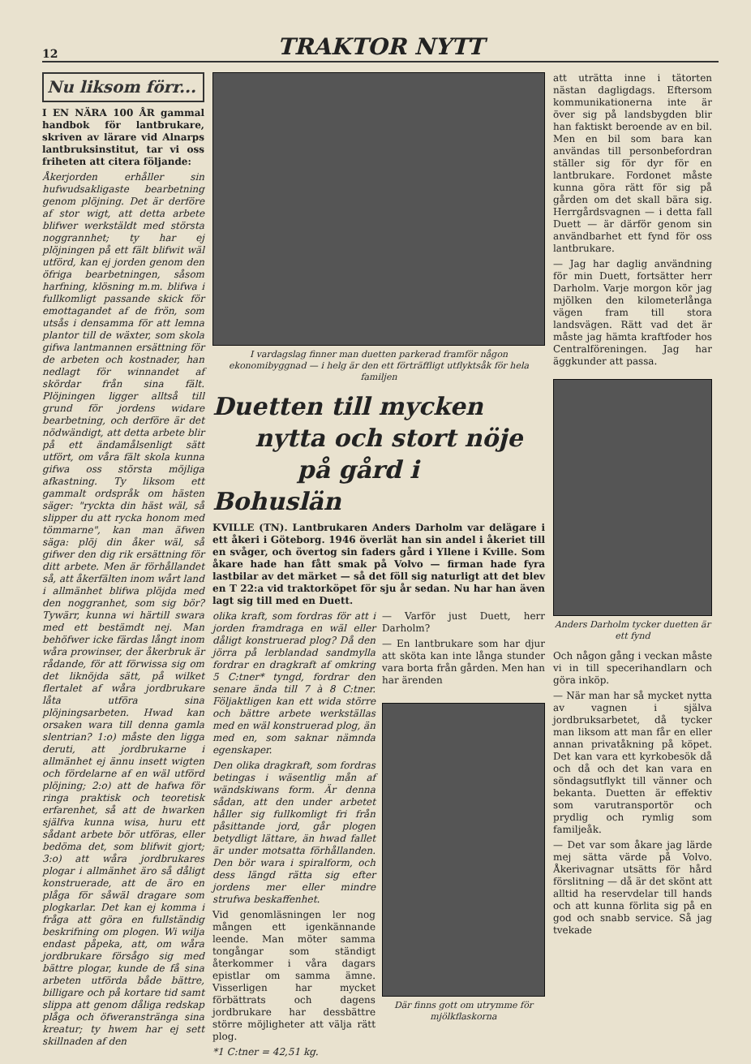12 TRAKTOR NYTT
Nu liksom förr...
I EN NÄRA 100 ÅR gammal handbok för lantbrukare, skriven av lärare vid Alnarps lantbruksinstitut, tar vi oss friheten att citera följande:
Åkerjorden erhåller sin hufwudsakligaste bearbetning genom plöjning. Det är derföre af stor wigt, att detta arbete blifwer werkstäldt med största noggrannhet; ty har ej plöjningen på ett fält blifwit wäl utförd, kan ej jorden genom den öfriga bearbetningen, såsom harfning, klösning m.m. blifwa i fullkomligt passande skick för emottagandet af de frön, som utsås i densamma för att lemna plantor till de wäxter, som skola gifwa lantmannen ersättning för de arbeten och kostnader, han nedlagt för winnandet af skördar från sina fält. Plöjningen ligger alltså till grund för jordens widare bearbetning, och derföre är det nödwändigt, att detta arbete blir på ett ändamålsenligt sätt utfört, om våra fält skola kunna gifwa oss största möjliga afkastning. Ty liksom ett gammalt ordspråk om hästen säger: "ryckta din häst wäl, så slipper du att rycka honom med tömmarne", kan man äfwen säga: plöj din åker wäl, så gifwer den dig rik ersättning för ditt arbete. Men är förhållandet så, att åkerfälten inom wårt land i allmänhet blifwa plöjda med den noggranhet, som sig bör? Tywärr, kunna wi härtill swara med ett bestämdt nej. Man behöfwer icke färdas långt inom wåra prowinser, der åkerbruk är rådande, för att förwissa sig om det liknöjda sätt, på wilket flertalet af wåra jordbrukare låta utföra sina plöjningsarbeten. Hwad kan orsaken wara till denna gamla slentrian? 1:o) måste den ligga deruti, att jordbrukarne i allmänhet ej ännu insett wigten och fördelarne af en wäl utförd plöjning; 2:o) att de hafwa för ringa praktisk och teoretisk erfarenhet, så att de hwarken själfva kunna wisa, huru ett sådant arbete bör utföras, eller bedöma det, som blifwit gjort; 3:o) att wåra jordbrukares plogar i allmänhet äro så dåligt konstruerade, att de äro en plåga för såwäl dragare som plogkarlar. Det kan ej komma i fråga att göra en fullständig beskrifning om plogen. Wi wilja endast påpeka, att, om wåra jordbrukare försågo sig med bättre plogar, kunde de få sina arbeten utförda både bättre, billigare och på kortare tid samt slippa att genom dåliga redskap plåga och öfweranstränga sina kreatur; ty hwem har ej sett skillnaden af den
I vardagslag finner man duetten parkerad framför någon ekonomibyggnad — i helg är den ett förträffligt utflyktsåk för hela familjen
Duetten till mycken
nytta och stort nöje
på gård i Bohuslän
KVILLE (TN). Lantbrukaren Anders Darholm var delägare i ett åkeri i Göteborg. 1946 överlät han sin andel i åkeriet till en svåger, och övertog sin faders gård i Yllene i Kville. Som åkare hade han fått smak på Volvo — firman hade fyra lastbilar av det märket — så det föll sig naturligt att det blev en T 22:a vid traktorköpet för sju år sedan. Nu har han även lagt sig till med en Duett.
olika kraft, som fordras för att i jorden framdraga en wäl eller dåligt konstruerad plog? Då den jörra på lerblandad sandmylla fordrar en dragkraft af omkring 5 C:tner* tyngd, fordrar den senare ända till 7 à 8 C:tner. Följaktligen kan ett wida större och bättre arbete werkställas med en wäl konstruerad plog, än med en, som saknar nämnda egenskaper.
Den olika dragkraft, som fordras betingas i wäsentlig mån af wändskiwans form. Är denna sådan, att den under arbetet håller sig fullkomligt fri från påsittande jord, går plogen betydligt lättare, än hwad fallet är under motsatta förhållanden. Den bör wara i spiralform, och dess längd rätta sig efter jordens mer eller mindre strufwa beskaffenhet.
Vid genomläsningen ler nog mången ett igenkännande leende. Man möter samma tongångar som ständigt återkommer i våra dagars epistlar om samma ämne. Visserligen har mycket förbättrats och dagens jordbrukare har dessbättre större möjligheter att välja rätt plog.
*1 C:tner = 42,51 kg.
— Varför just Duett, herr Darholm?
— En lantbrukare som har djur att sköta kan inte långa stunder vara borta från gården. Men han har ärenden
Där finns gott om utrymme för mjölkflaskorna
att uträtta inne i tätorten nästan dagligdags. Eftersom kommunikationerna inte är över sig på landsbygden blir han faktiskt beroende av en bil. Men en bil som bara kan användas till personbefordran ställer sig för dyr för en lantbrukare. Fordonet måste kunna göra rätt för sig på gården om det skall bära sig. Herrgårdsvagnen — i detta fall Duett — är därför genom sin användbarhet ett fynd för oss lantbrukare.
— Jag har daglig användning för min Duett, fortsätter herr Darholm. Varje morgon kör jag mjölken den kilometerlånga vägen fram till stora landsvägen. Rätt vad det är måste jag hämta kraftfoder hos Centralföreningen. Jag har äggkunder att passa.
Anders Darholm tycker duetten är ett fynd
Och någon gång i veckan måste vi in till specerihandlarn och göra inköp.
— När man har så mycket nytta av vagnen i själva jordbruksarbetet, då tycker man liksom att man får en eller annan privatåkning på köpet. Det kan vara ett kyrkobesök då och då och det kan vara en söndagsutflykt till vänner och bekanta. Duetten är effektiv som varutransportör och prydlig och rymlig som familjeåk.
— Det var som åkare jag lärde mej sätta värde på Volvo. Åkerivagnar utsätts för hård förslitning — då är det skönt att alltid ha reservdelar till hands och att kunna förlita sig på en god och snabb service. Så jag tvekade